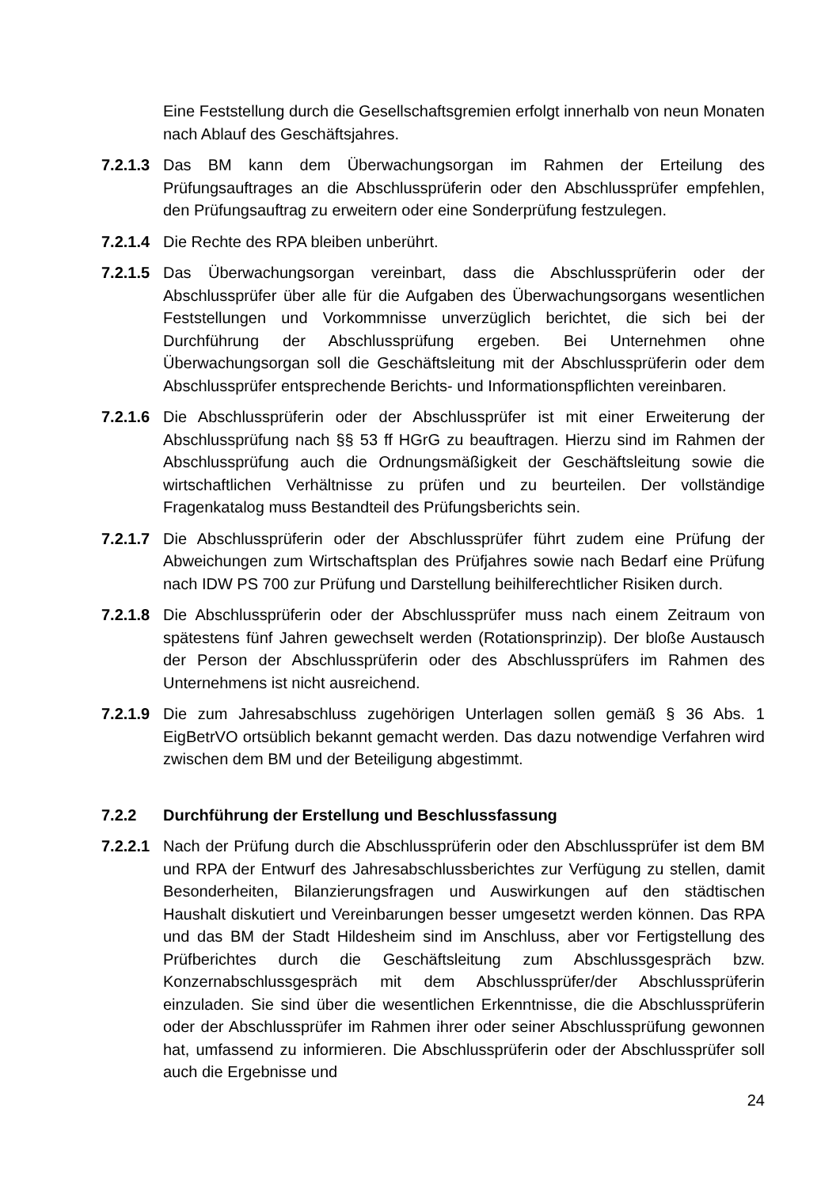Eine Feststellung durch die Gesellschaftsgremien erfolgt innerhalb von neun Monaten nach Ablauf des Geschäftsjahres.
7.2.1.3
Das BM kann dem Überwachungsorgan im Rahmen der Erteilung des Prüfungsauftrages an die Abschlussprüferin oder den Abschlussprüfer empfehlen, den Prüfungsauftrag zu erweitern oder eine Sonderprüfung festzulegen.
7.2.1.4
Die Rechte des RPA bleiben unberührt.
7.2.1.5
Das Überwachungsorgan vereinbart, dass die Abschlussprüferin oder der Abschlussprüfer über alle für die Aufgaben des Überwachungsorgans wesentlichen Feststellungen und Vorkommnisse unverzüglich berichtet, die sich bei der Durchführung der Abschlussprüfung ergeben. Bei Unternehmen ohne Überwachungsorgan soll die Geschäftsleitung mit der Abschlussprüferin oder dem Abschlussprüfer entsprechende Berichts- und Informationspflichten vereinbaren.
7.2.1.6
Die Abschlussprüferin oder der Abschlussprüfer ist mit einer Erweiterung der Abschlussprüfung nach §§ 53 ff HGrG zu beauftragen. Hierzu sind im Rahmen der Abschlussprüfung auch die Ordnungsmäßigkeit der Geschäftsleitung sowie die wirtschaftlichen Verhältnisse zu prüfen und zu beurteilen. Der vollständige Fragenkatalog muss Bestandteil des Prüfungsberichts sein.
7.2.1.7
Die Abschlussprüferin oder der Abschlussprüfer führt zudem eine Prüfung der Abweichungen zum Wirtschaftsplan des Prüfjahres sowie nach Bedarf eine Prüfung nach IDW PS 700 zur Prüfung und Darstellung beihilferechtlicher Risiken durch.
7.2.1.8
Die Abschlussprüferin oder der Abschlussprüfer muss nach einem Zeitraum von spätestens fünf Jahren gewechselt werden (Rotationsprinzip). Der bloße Austausch der Person der Abschlussprüferin oder des Abschlussprüfers im Rahmen des Unternehmens ist nicht ausreichend.
7.2.1.9
Die zum Jahresabschluss zugehörigen Unterlagen sollen gemäß § 36 Abs. 1 EigBetrVO ortsüblich bekannt gemacht werden. Das dazu notwendige Verfahren wird zwischen dem BM und der Beteiligung abgestimmt.
7.2.2 Durchführung der Erstellung und Beschlussfassung
7.2.2.1
Nach der Prüfung durch die Abschlussprüferin oder den Abschlussprüfer ist dem BM und RPA der Entwurf des Jahresabschlussberichtes zur Verfügung zu stellen, damit Besonderheiten, Bilanzierungsfragen und Auswirkungen auf den städtischen Haushalt diskutiert und Vereinbarungen besser umgesetzt werden können. Das RPA und das BM der Stadt Hildesheim sind im Anschluss, aber vor Fertigstellung des Prüfberichtes durch die Geschäftsleitung zum Abschlussgespräch bzw. Konzernabschlussgespräch mit dem Abschlussprüfer/der Abschlussprüferin einzuladen. Sie sind über die wesentlichen Erkenntnisse, die die Abschlussprüferin oder der Abschlussprüfer im Rahmen ihrer oder seiner Abschlussprüfung gewonnen hat, umfassend zu informieren. Die Abschlussprüferin oder der Abschlussprüfer soll auch die Ergebnisse und
24